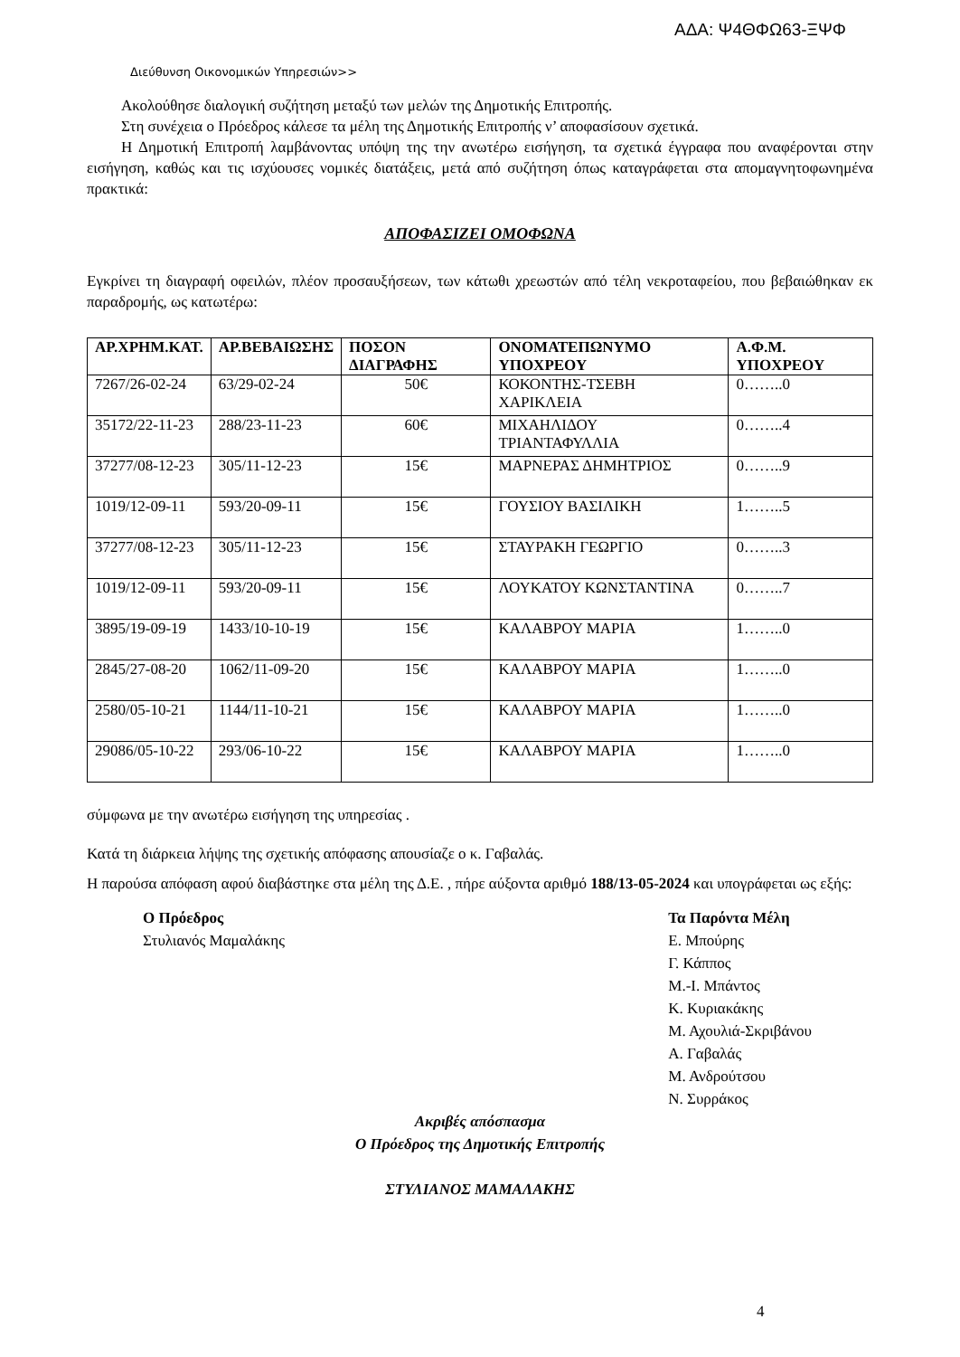ΑΔΑ: Ψ4ΘΦΩ63-ΞΨΦ
Διεύθυνση Οικονομικών Υπηρεσιών>>
Ακολούθησε διαλογική συζήτηση μεταξύ των μελών της Δημοτικής Επιτροπής.
Στη συνέχεια ο Πρόεδρος κάλεσε τα μέλη της Δημοτικής Επιτροπής ν’ αποφασίσουν σχετικά.
Η Δημοτική Επιτροπή λαμβάνοντας υπόψη της την ανωτέρω εισήγηση, τα σχετικά έγγραφα που αναφέρονται στην εισήγηση, καθώς και τις ισχύουσες νομικές διατάξεις, μετά από συζήτηση όπως καταγράφεται στα απομαγνητοφωνημένα πρακτικά:
ΑΠΟΦΑΣΙΖΕΙ ΟΜΟΦΩΝΑ
Εγκρίνει τη διαγραφή οφειλών, πλέον προσαυξήσεων, των κάτωθι χρεωστών από τέλη νεκροταφείου, που βεβαιώθηκαν εκ παραδρομής, ως κατωτέρω:
| ΑΡ.ΧΡΗΜ.ΚΑΤ. | ΑΡ.ΒΕΒΑΙΩΣΗΣ | ΠΟΣΟΝ ΔΙΑΓΡΑΦΗΣ | ΟΝΟΜΑΤΕΠΩΝΥΜΟ ΥΠΟΧΡΕΟΥ | Α.Φ.Μ. ΥΠΟΧΡΕΟΥ |
| --- | --- | --- | --- | --- |
| 7267/26-02-24 | 63/29-02-24 | 50€ | ΚΟΚΟΝΤΗΣ-ΤΣΕΒΗ ΧΑΡΙΚΛΕΙΑ | 0……..0 |
| 35172/22-11-23 | 288/23-11-23 | 60€ | ΜΙΧΑΗΛΙΔΟΥ ΤΡΙΑΝΤΑΦΥΛΛΙΑ | 0……..4 |
| 37277/08-12-23 | 305/11-12-23 | 15€ | ΜΑΡΝΕΡΑΣ ΔΗΜΗΤΡΙΟΣ | 0……..9 |
| 1019/12-09-11 | 593/20-09-11 | 15€ | ΓΟΥΣΙΟΥ ΒΑΣΙΛΙΚΗ | 1……..5 |
| 37277/08-12-23 | 305/11-12-23 | 15€ | ΣΤΑΥΡΑΚΗ ΓΕΩΡΓΙΟ | 0……..3 |
| 1019/12-09-11 | 593/20-09-11 | 15€ | ΛΟΥΚΑΤΟΥ ΚΩΝΣΤΑΝΤΙΝΑ | 0……..7 |
| 3895/19-09-19 | 1433/10-10-19 | 15€ | ΚΑΛΑΒΡΟΥ ΜΑΡΙΑ | 1……..0 |
| 2845/27-08-20 | 1062/11-09-20 | 15€ | ΚΑΛΑΒΡΟΥ ΜΑΡΙΑ | 1……..0 |
| 2580/05-10-21 | 1144/11-10-21 | 15€ | ΚΑΛΑΒΡΟΥ ΜΑΡΙΑ | 1……..0 |
| 29086/05-10-22 | 293/06-10-22 | 15€ | ΚΑΛΑΒΡΟΥ ΜΑΡΙΑ | 1……..0 |
σύμφωνα με την ανωτέρω εισήγηση της υπηρεσίας .
Κατά τη διάρκεια λήψης της σχετικής απόφασης απουσίαζε ο κ. Γαβαλάς.
Η παρούσα απόφαση αφού διαβάστηκε στα μέλη της Δ.Ε. , πήρε αύξοντα αριθμό 188/13-05-2024 και υπογράφεται ως εξής:
Ο Πρόεδρος
Στυλιανός Μαμαλάκης
Τα Παρόντα Μέλη
Ε. Μπούρης
Γ. Κάππος
Μ.-Ι. Μπάντος
Κ. Κυριακάκης
Μ. Αχουλιά-Σκριβάνου
Α. Γαβαλάς
Μ. Ανδρούτσου
Ν. Συρράκος
Ακριβές απόσπασμα
Ο Πρόεδρος της Δημοτικής Επιτροπής
ΣΤΥΛΙΑΝΟΣ ΜΑΜΑΛΑΚΗΣ
4